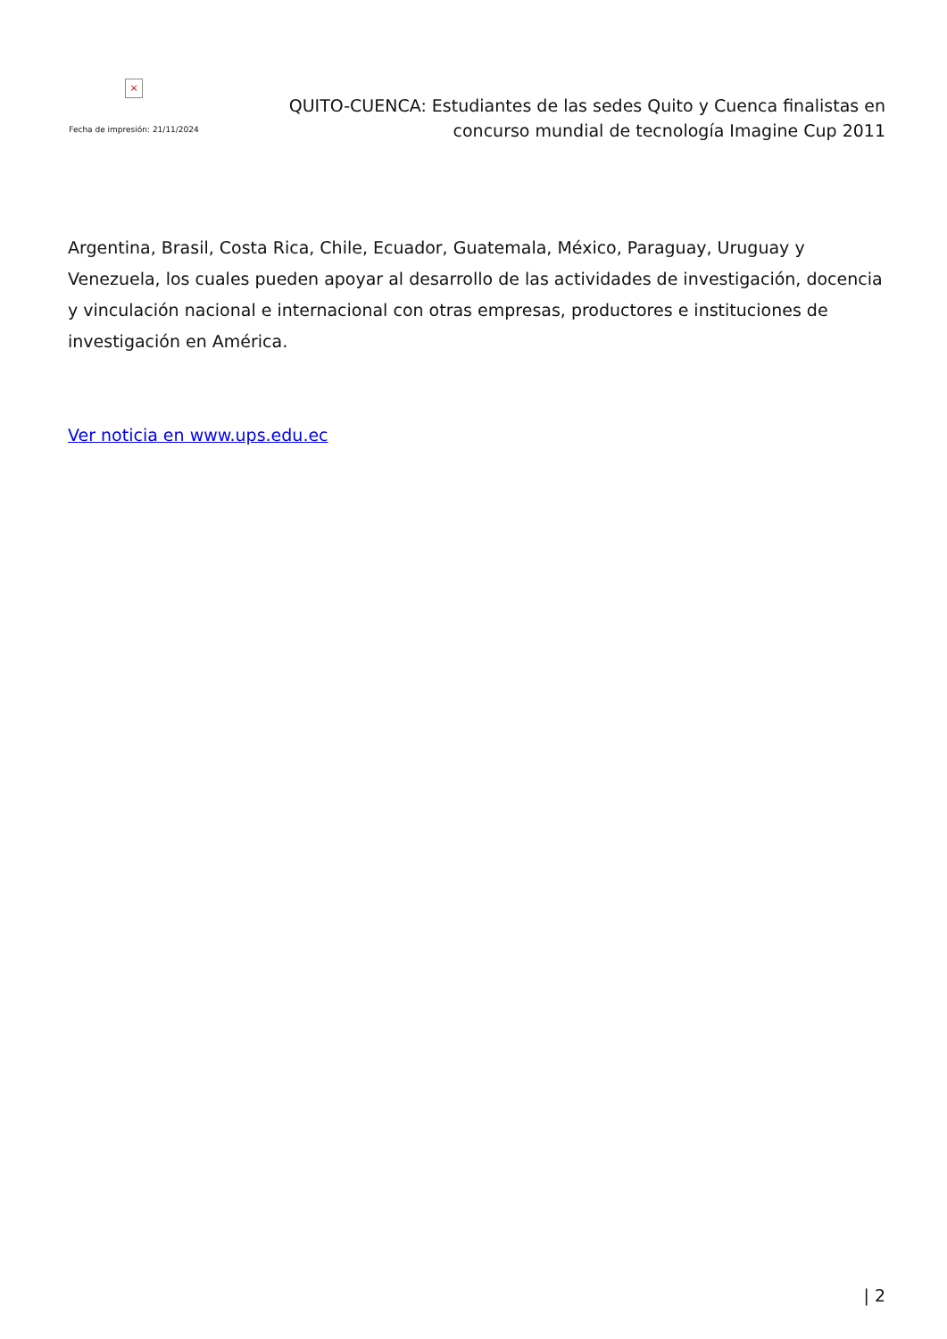×
Fecha de impresión: 21/11/2024
QUITO-CUENCA: Estudiantes de las sedes Quito y Cuenca finalistas en concurso mundial de tecnología Imagine Cup 2011
Argentina, Brasil, Costa Rica, Chile, Ecuador, Guatemala, México, Paraguay, Uruguay y Venezuela, los cuales pueden apoyar al desarrollo de las actividades de investigación, docencia y vinculación nacional e internacional con otras empresas, productores e instituciones de investigación en América.
Ver noticia en www.ups.edu.ec
| 2